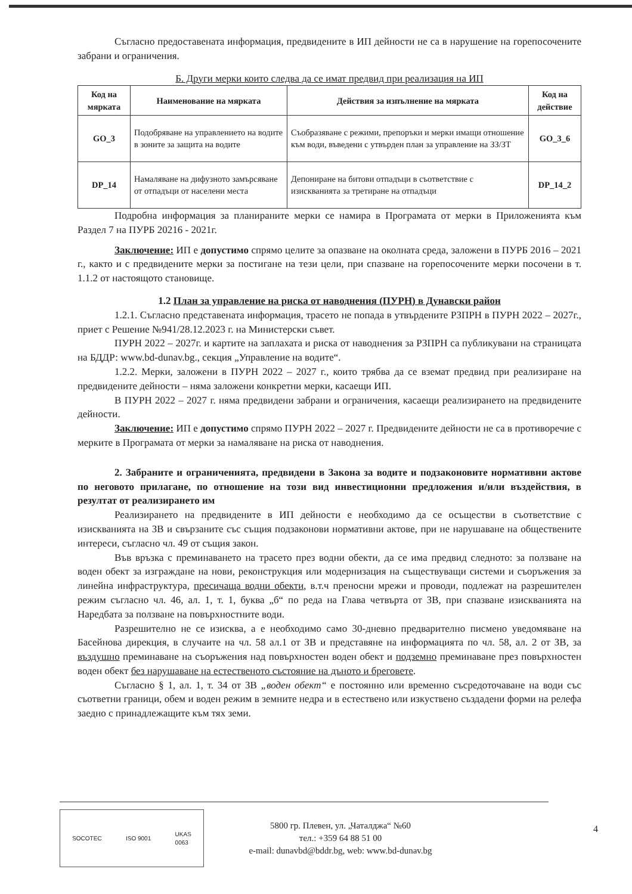Съгласно предоставената информация, предвидените в ИП дейности не са в нарушение на горепосочените забрани и ограничения.
Б. Други мерки които следва да се имат предвид при реализация на ИП
| Код на мярката | Наименование на мярката | Действия за изпълнение на мярката | Код на действие |
| --- | --- | --- | --- |
| GO_3 | Подобряване на управлението на водите в зоните за защита на водите | Съобразяване с режими, препоръки и мерки имащи отношение към води, въведени с утвърден план за управление на ЗЗ/ЗТ | GO_3_6 |
| DP_14 | Намаляване на дифузното замърсяване от отпадъци от населени места | Депониране на битови отпадъци в съответствие с изискванията за третиране на отпадъци | DP_14_2 |
Подробна информация за планираните мерки се намира в Програмата от мерки в Приложенията към Раздел 7 на ПУРБ 20216 - 2021г.
Заключение: ИП е допустимо спрямо целите за опазване на околната среда, заложени в ПУРБ 2016 – 2021 г., както и с предвидените мерки за постигане на тези цели, при спазване на горепосочените мерки посочени в т. 1.1.2 от настоящото становище.
1.2 План за управление на риска от наводнения (ПУРН) в Дунавски район
1.2.1. Съгласно представената информация, трасето не попада в утвърдените РЗПРН в ПУРН 2022 – 2027г., приет с Решение №941/28.12.2023 г. на Министерски съвет.
ПУРН 2022 – 2027г. и картите на заплахата и риска от наводнения за РЗПРН са публикувани на страницата на БДДР: www.bd-dunav.bg., секция „Управление на водите“.
1.2.2. Мерки, заложени в ПУРН 2022 – 2027 г., които трябва да се вземат предвид при реализиране на предвидените дейности – няма заложени конкретни мерки, касаещи ИП.
В ПУРН 2022 – 2027 г. няма предвидени забрани и ограничения, касаещи реализирането на предвидените дейности.
Заключение: ИП е допустимо спрямо ПУРН 2022 – 2027 г. Предвидените дейности не са в противоречие с мерките в Програмата от мерки за намаляване на риска от наводнения.
2. Забраните и ограниченията, предвидени в Закона за водите и подзаконовите нормативни актове по неговото прилагане, по отношение на този вид инвестиционни предложения и/или въздействия, в резултат от реализирането им
Реализирането на предвидените в ИП дейности е необходимо да се осъществи в съответствие с изискванията на ЗВ и свързаните със същия подзаконови нормативни актове, при не нарушаване на обществените интереси, съгласно чл. 49 от същия закон.
Във връзка с преминаването на трасето през водни обекти, да се има предвид следното: за ползване на воден обект за изграждане на нови, реконструкция или модернизация на съществуващи системи и съоръжения за линейна инфраструктура, пресичаща водни обекти, в.т.ч преносни мрежи и проводи, подлежат на разрешителен режим съгласно чл. 46, ал. 1, т. 1, буква „б“ по реда на Глава четвърта от ЗВ, при спазване изискванията на Наредбата за ползване на повърхностните води.
Разрешително не се изисква, а е необходимо само 30-дневно предварително писмено уведомяване на Басейнова дирекция, в случаите на чл. 58 ал.1 от ЗВ и представяне на информацията по чл. 58, ал. 2 от ЗВ, за въздушно преминаване на съоръжения над повърхностен воден обект и подземно преминаване през повърхностен воден обект без нарушаване на естественото състояние на дъното и бреговете.
Съгласно § 1, ал. 1, т. 34 от ЗВ „воден обект“ е постоянно или временно съсредоточаване на води със съответни граници, обем и воден режим в земните недра и в естествено или изкуствено създадени форми на релефа заедно с принадлежащите към тях земи.
SOCOTEC ISO 9001 UKAS
0063
5800 гр. Плевен, ул. „Чаталджа“ №60
тел.: +359 64 88 51 00
e-mail: dunavbd@bddr.bg, web: www.bd-dunav.bg
4